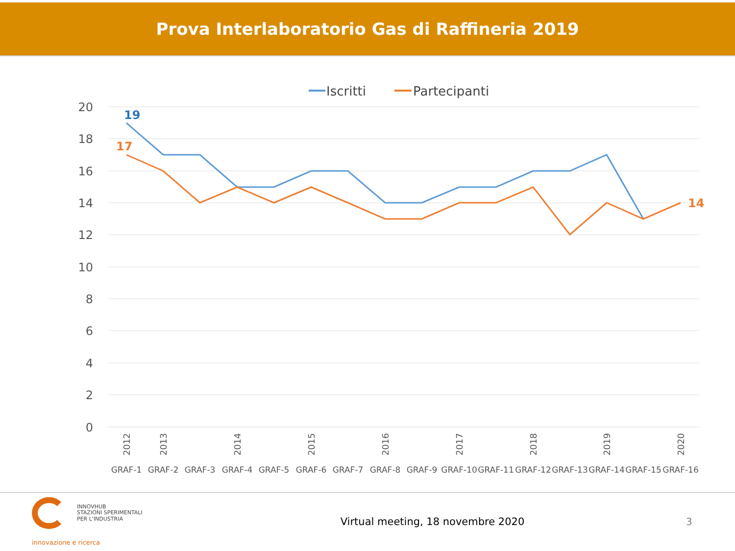Prova Interlaboratorio Gas di Raffineria 2019
Iscritti
Partecipanti
20
18
16
14
12
10
8
6
4
2
0
19
17
14
GRAF-1
GRAF-2
GRAF-3
GRAF-4
GRAF-5
GRAF-6
GRAF-7
GRAF-8
GRAF-9
GRAF-10
GRAF-11
GRAF-12
GRAF-13
GRAF-14
GRAF-15
GRAF-16
2012
2013
2014
2015
2016
2017
2018
2019
2020
INNOVHUB
STAZIONI SPERIMENTALI
PER L'INDUSTRIA
innovazione e ricerca
Virtual meeting, 18 novembre 2020
3